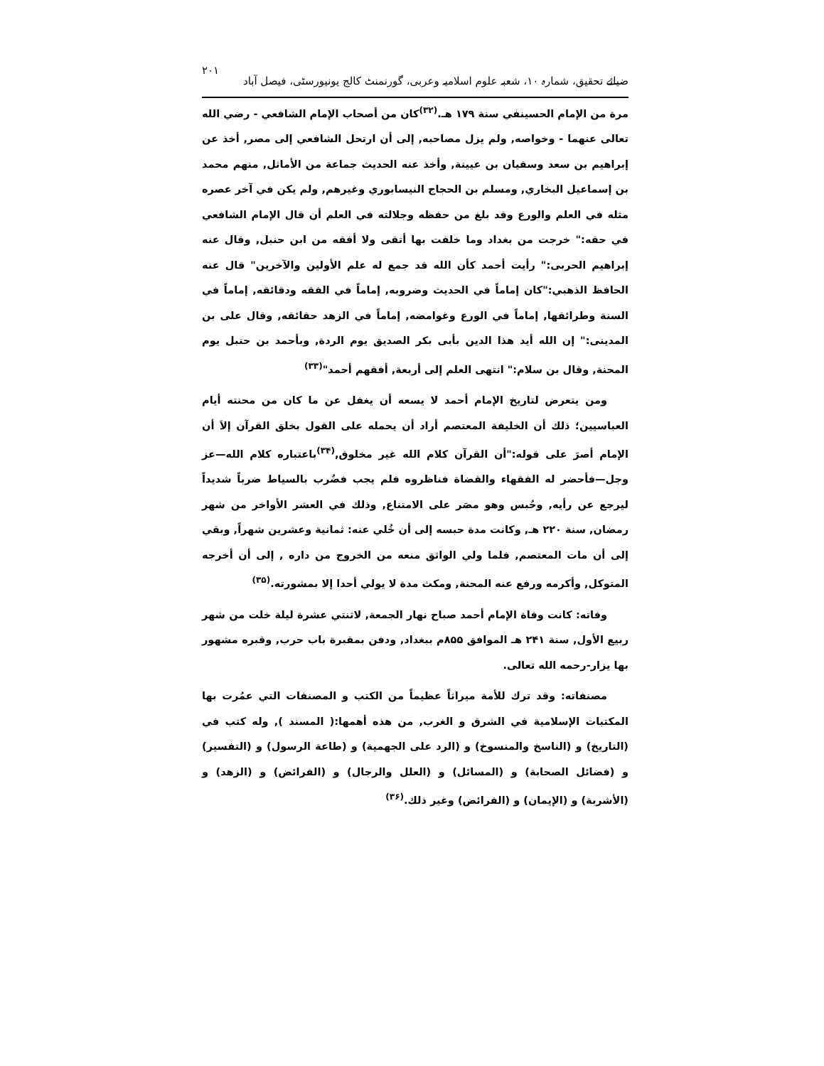ضیائے تحقیق، شمارہ ۱۰، شعبہ علوم اسلامیہ وعربی، گورنمنٹ کالج یونیورسٹی، فیصل آباد ۲۰۱
مرة من الإمام الحسينفي سنة ۱۷۹ هـ.<sup>(۳۲)</sup>كان من أصحاب الإمام الشافعي - رضي الله تعالى عنهما - وخواصه, ولم يزل مصاحبه, إلى أن ارتحل الشافعي إلى مصر, أخذ عن إبراهيم بن سعد وسفيان بن عيينة, وأخذ عنه الحديث جماعة من الأماثل, منهم محمد بن إسماعيل البخاري, ومسلم بن الحجاج النيسابوري وغيرهم, ولم يكن في آخر عصره مثله في العلم والورع وقد بلغ من حفظه وجلالته في العلم أن قال الإمام الشافعي في حقه:" خرجت من بغداد وما خلفت بها أتقى ولا أفقه من ابن حنبل, وقال عنه إبراهيم الحربى:" رأيت أحمد كأن الله قد جمع له علم الأولين والآخرين" قال عنه الحافظ الذهبي:"كان إماماً في الحديث وضروبه, إماماً في الفقه ودقائقه, إماماً في السنة وطرائقها, إماماً في الورع وغوامضه, إماماً في الزهد حقائقه, وقال على بن المدينى:" إن الله أيد هذا الدين بأبى بكر الصديق يوم الردة, وبأحمد بن حنبل يوم المحنة, وقال بن سلام:" انتهى العلم إلى أربعة, أفقهم أحمد"<sup>(۳۳)</sup>
ومن يتعرض لتاريخ الإمام أحمد لا يسعه أن يغفل عن ما كان من محنته أيام العباسيين؛ ذلك أن الخليفة المعتصم أراد أن يحمله على القول بخلق القرآن إلاَ أن الإمام أصرَ على قوله:"أن القرآن كلام الله غير مخلوق,<sup>(۳۴)</sup>باعتباره كلام الله—عز وجل—فأحضر له الفقهاء والقضاة فناظروه فلم يجب فضُرب بالسياط ضرباً شديداً ليرجع عن رأيه, وحُبس وهو مصَر على الامتناع, وذلك في العشر الأواخر من شهر رمضان, سنة ۲۲۰ هـ, وكانت مدة حبسه إلى أن خُلي عنه: ثمانية وعشرين شهراً, وبقي إلى أن مات المعتصم, فلما ولي الواثق منعه من الخروج من داره , إلى أن أخرجه المتوكل, وأكرمه ورفع عنه المحنة, ومكث مدة لا يولي أحدا إلا بمشورته.<sup>(۳۵)</sup>
وفاته: كانت وفاة الإمام أحمد صباح نهار الجمعة, لاثنتي عشرة ليلة خلت من شهر ربيع الأول, سنة ۲۴۱ هـ الموافق ۸۵۵م ببغداد, ودفن بمقبرة باب حرب, وقبره مشهور بها يزار-رحمه الله تعالى.
مصنفاته: وقد ترك للأمة ميراثاً عظيماً من الكتب و المصنفات التي عمُرت بها المكتبات الإسلامية في الشرق و الغرب, من هذه أهمها:( المسند ), وله كتب في (التاريخ) و (الناسخ والمنسوخ) و (الرد على الجهمية) و (طاعة الرسول) و (التفسير) و (فضائل الصحابة) و (المسائل) و (العلل والرجال) و (الفرائض) و (الزهد) و (الأشربة) و (الإيمان) و (الفرائض) وغير ذلك.<sup>(۳۶)</sup>